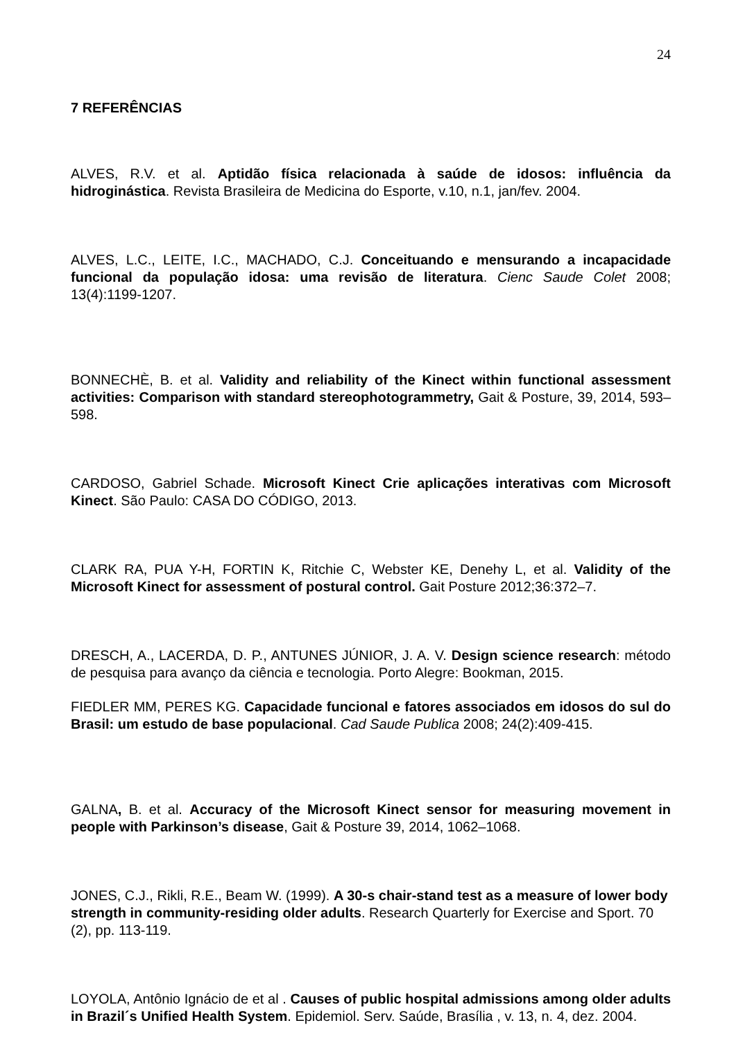24
7 REFERÊNCIAS
ALVES, R.V. et al. Aptidão física relacionada à saúde de idosos: influência da hidroginástica. Revista Brasileira de Medicina do Esporte, v.10, n.1, jan/fev. 2004.
ALVES, L.C., LEITE, I.C., MACHADO, C.J. Conceituando e mensurando a incapacidade funcional da população idosa: uma revisão de literatura. Cienc Saude Colet 2008; 13(4):1199-1207.
BONNECHÈ, B. et al. Validity and reliability of the Kinect within functional assessment activities: Comparison with standard stereophotogrammetry, Gait & Posture, 39, 2014, 593–598.
CARDOSO, Gabriel Schade. Microsoft Kinect Crie aplicações interativas com Microsoft Kinect. São Paulo: CASA DO CÓDIGO, 2013.
CLARK RA, PUA Y-H, FORTIN K, Ritchie C, Webster KE, Denehy L, et al. Validity of the Microsoft Kinect for assessment of postural control. Gait Posture 2012;36:372–7.
DRESCH, A., LACERDA, D. P., ANTUNES JÚNIOR, J. A. V. Design science research: método de pesquisa para avanço da ciência e tecnologia. Porto Alegre: Bookman, 2015.
FIEDLER MM, PERES KG. Capacidade funcional e fatores associados em idosos do sul do Brasil: um estudo de base populacional. Cad Saude Publica 2008; 24(2):409-415.
GALNA, B. et al. Accuracy of the Microsoft Kinect sensor for measuring movement in people with Parkinson’s disease, Gait & Posture 39, 2014, 1062–1068.
JONES, C.J., Rikli, R.E., Beam W. (1999). A 30-s chair-stand test as a measure of lower body strength in community-residing older adults. Research Quarterly for Exercise and Sport. 70 (2), pp. 113-119.
LOYOLA, Antônio Ignácio de et al . Causes of public hospital admissions among older adults in Brazil´s Unified Health System. Epidemiol. Serv. Saúde, Brasília , v. 13, n. 4, dez. 2004.